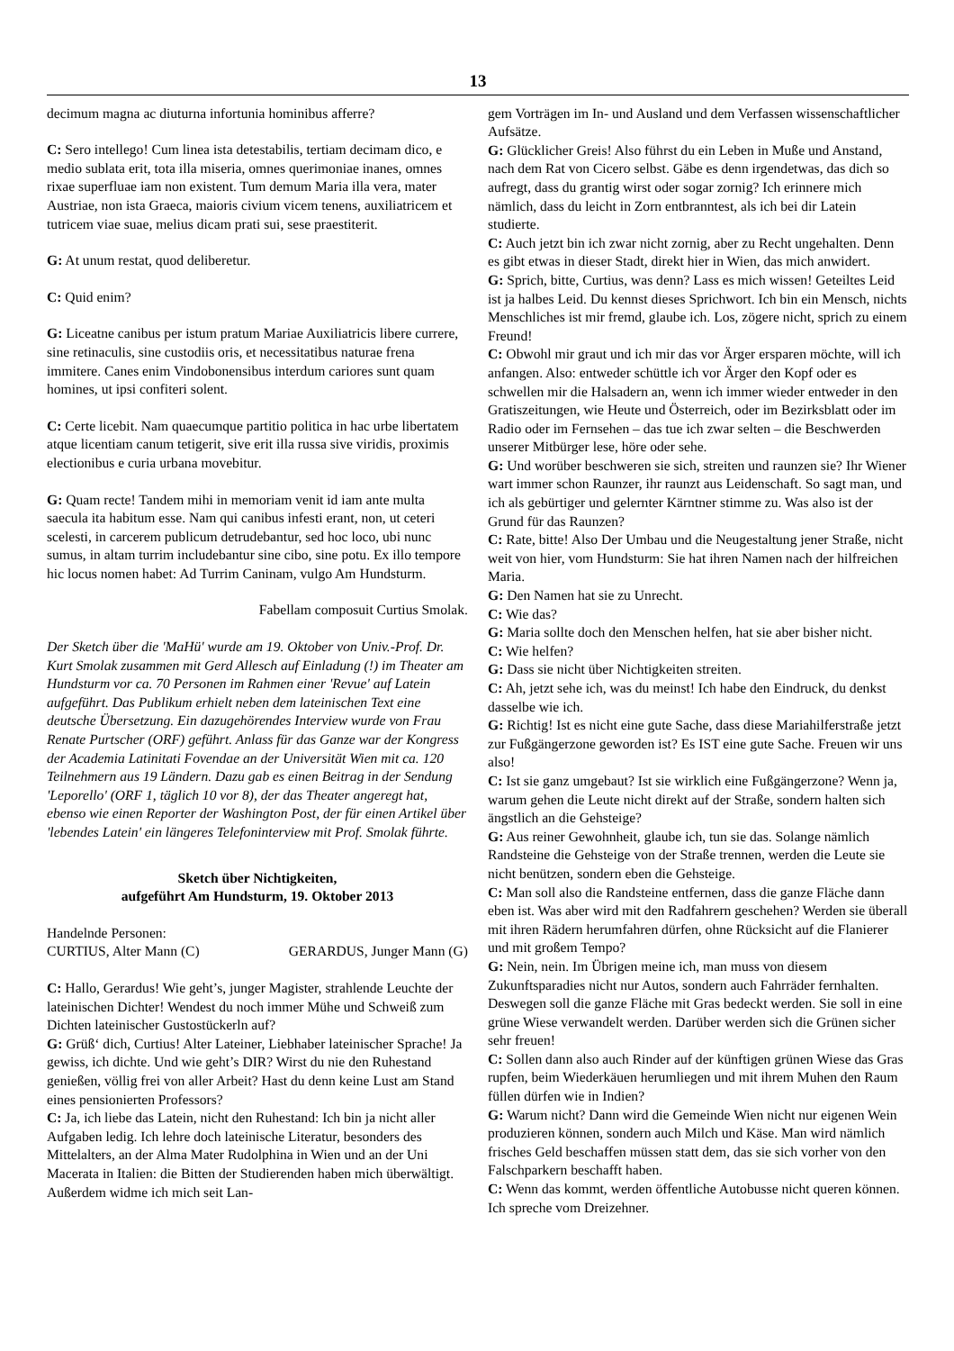13
decimum magna ac diuturna infortunia hominibus afferre?
C: Sero intellego! Cum linea ista detestabilis, tertiam decimam dico, e medio sublata erit, tota illa miseria, omnes querimoniae inanes, omnes rixae superfluae iam non existent. Tum demum Maria illa vera, mater Austriae, non ista Graeca, maioris civium vicem tenens, auxiliatricem et tutricem viae suae, melius dicam prati sui, sese praestiterit.
G: At unum restat, quod deliberetur.
C: Quid enim?
G: Liceatne canibus per istum pratum Mariae Auxiliatricis libere currere, sine retinaculis, sine custodiis oris, et necessitatibus naturae frena immitere. Canes enim Vindobonensibus interdum cariores sunt quam homines, ut ipsi confiteri solent.
C: Certe licebit. Nam quaecumque partitio politica in hac urbe libertatem atque licentiam canum tetigerit, sive erit illa russa sive viridis, proximis electionibus e curia urbana movebitur.
G: Quam recte! Tandem mihi in memoriam venit id iam ante multa saecula ita habitum esse. Nam qui canibus infesti erant, non, ut ceteri scelesti, in carcerem publicum detrudebantur, sed hoc loco, ubi nunc sumus, in altam turrim includebantur sine cibo, sine potu. Ex illo tempore hic locus nomen habet: Ad Turrim Caninam, vulgo Am Hundsturm.
Fabellam composuit Curtius Smolak.
Der Sketch über die 'MaHü' wurde am 19. Oktober von Univ.-Prof. Dr. Kurt Smolak zusammen mit Gerd Allesch auf Einladung (!) im Theater am Hundsturm vor ca. 70 Personen im Rahmen einer 'Revue' auf Latein aufgeführt. Das Publikum erhielt neben dem lateinischen Text eine deutsche Übersetzung. Ein dazugehörendes Interview wurde von Frau Renate Purtscher (ORF) geführt. Anlass für das Ganze war der Kongress der Academia Latinitati Fovendae an der Universität Wien mit ca. 120 Teilnehmern aus 19 Ländern. Dazu gab es einen Beitrag in der Sendung 'Leporello' (ORF 1, täglich 10 vor 8), der das Theater angeregt hat, ebenso wie einen Reporter der Washington Post, der für einen Artikel über 'lebendes Latein' ein längeres Telefoninterview mit Prof. Smolak führte.
Sketch über Nichtigkeiten,
aufgeführt Am Hundsturm, 19. Oktober 2013
Handelnde Personen:
CURTIUS, Alter Mann (C) GERARDUS, Junger Mann (G)
C: Hallo, Gerardus! Wie geht’s, junger Magister, strahlende Leuchte der lateinischen Dichter! Wendest du noch immer Mühe und Schweiß zum Dichten lateinischer Gustostückerln auf?
G: Grüß‘ dich, Curtius! Alter Lateiner, Liebhaber lateinischer Sprache! Ja gewiss, ich dichte. Und wie geht’s DIR? Wirst du nie den Ruhestand genießen, völlig frei von aller Arbeit? Hast du denn keine Lust am Stand eines pensionierten Professors?
C: Ja, ich liebe das Latein, nicht den Ruhestand: Ich bin ja nicht aller Aufgaben ledig. Ich lehre doch lateinische Literatur, besonders des Mittelalters, an der Alma Mater Rudolphina in Wien und an der Uni Macerata in Italien: die Bitten der Studierenden haben mich überwältigt. Außerdem widme ich mich seit Lan-
gem Vorträgen im In- und Ausland und dem Verfassen wissenschaftlicher Aufsätze.
G: Glücklicher Greis! Also führst du ein Leben in Muße und Anstand, nach dem Rat von Cicero selbst. Gäbe es denn irgendetwas, das dich so aufregt, dass du grantig wirst oder sogar zornig? Ich erinnere mich nämlich, dass du leicht in Zorn entbranntest, als ich bei dir Latein studierte.
C: Auch jetzt bin ich zwar nicht zornig, aber zu Recht ungehalten. Denn es gibt etwas in dieser Stadt, direkt hier in Wien, das mich anwidert.
G: Sprich, bitte, Curtius, was denn? Lass es mich wissen! Geteiltes Leid ist ja halbes Leid. Du kennst dieses Sprichwort. Ich bin ein Mensch, nichts Menschliches ist mir fremd, glaube ich. Los, zögere nicht, sprich zu einem Freund!
C: Obwohl mir graut und ich mir das vor Ärger ersparen möchte, will ich anfangen. Also: entweder schüttle ich vor Ärger den Kopf oder es schwellen mir die Halsadern an, wenn ich immer wieder entweder in den Gratiszeitungen, wie Heute und Österreich, oder im Bezirksblatt oder im Radio oder im Fernsehen – das tue ich zwar selten – die Beschwerden unserer Mitbürger lese, höre oder sehe.
G: Und worüber beschweren sie sich, streiten und raunzen sie? Ihr Wiener wart immer schon Raunzer, ihr raunzt aus Leidenschaft. So sagt man, und ich als gebürtiger und gelernter Kärntner stimme zu. Was also ist der Grund für das Raunzen?
C: Rate, bitte! Also Der Umbau und die Neugestaltung jener Straße, nicht weit von hier, vom Hundsturm: Sie hat ihren Namen nach der hilfreichen Maria.
G: Den Namen hat sie zu Unrecht.
C: Wie das?
G: Maria sollte doch den Menschen helfen, hat sie aber bisher nicht.
C: Wie helfen?
G: Dass sie nicht über Nichtigkeiten streiten.
C: Ah, jetzt sehe ich, was du meinst! Ich habe den Eindruck, du denkst dasselbe wie ich.
G: Richtig! Ist es nicht eine gute Sache, dass diese Mariahilferstraße jetzt zur Fußgängerzone geworden ist? Es IST eine gute Sache. Freuen wir uns also!
C: Ist sie ganz umgebaut? Ist sie wirklich eine Fußgängerzone? Wenn ja, warum gehen die Leute nicht direkt auf der Straße, sondern halten sich ängstlich an die Gehsteige?
G: Aus reiner Gewohnheit, glaube ich, tun sie das. Solange nämlich Randsteine die Gehsteige von der Straße trennen, werden die Leute sie nicht benützen, sondern eben die Gehsteige.
C: Man soll also die Randsteine entfernen, dass die ganze Fläche dann eben ist. Was aber wird mit den Radfahrern geschehen? Werden sie überall mit ihren Rädern herumfahren dürfen, ohne Rücksicht auf die Flanierer und mit großem Tempo?
G: Nein, nein. Im Übrigen meine ich, man muss von diesem Zukunftsparadies nicht nur Autos, sondern auch Fahrräder fernhalten. Deswegen soll die ganze Fläche mit Gras bedeckt werden. Sie soll in eine grüne Wiese verwandelt werden. Darüber werden sich die Grünen sicher sehr freuen!
C: Sollen dann also auch Rinder auf der künftigen grünen Wiese das Gras rupfen, beim Wiederkäuen herumliegen und mit ihrem Muhen den Raum füllen dürfen wie in Indien?
G: Warum nicht? Dann wird die Gemeinde Wien nicht nur eigenen Wein produzieren können, sondern auch Milch und Käse. Man wird nämlich frisches Geld beschaffen müssen statt dem, das sie sich vorher von den Falschparkern beschafft haben.
C: Wenn das kommt, werden öffentliche Autobusse nicht queren können. Ich spreche vom Dreizehner.